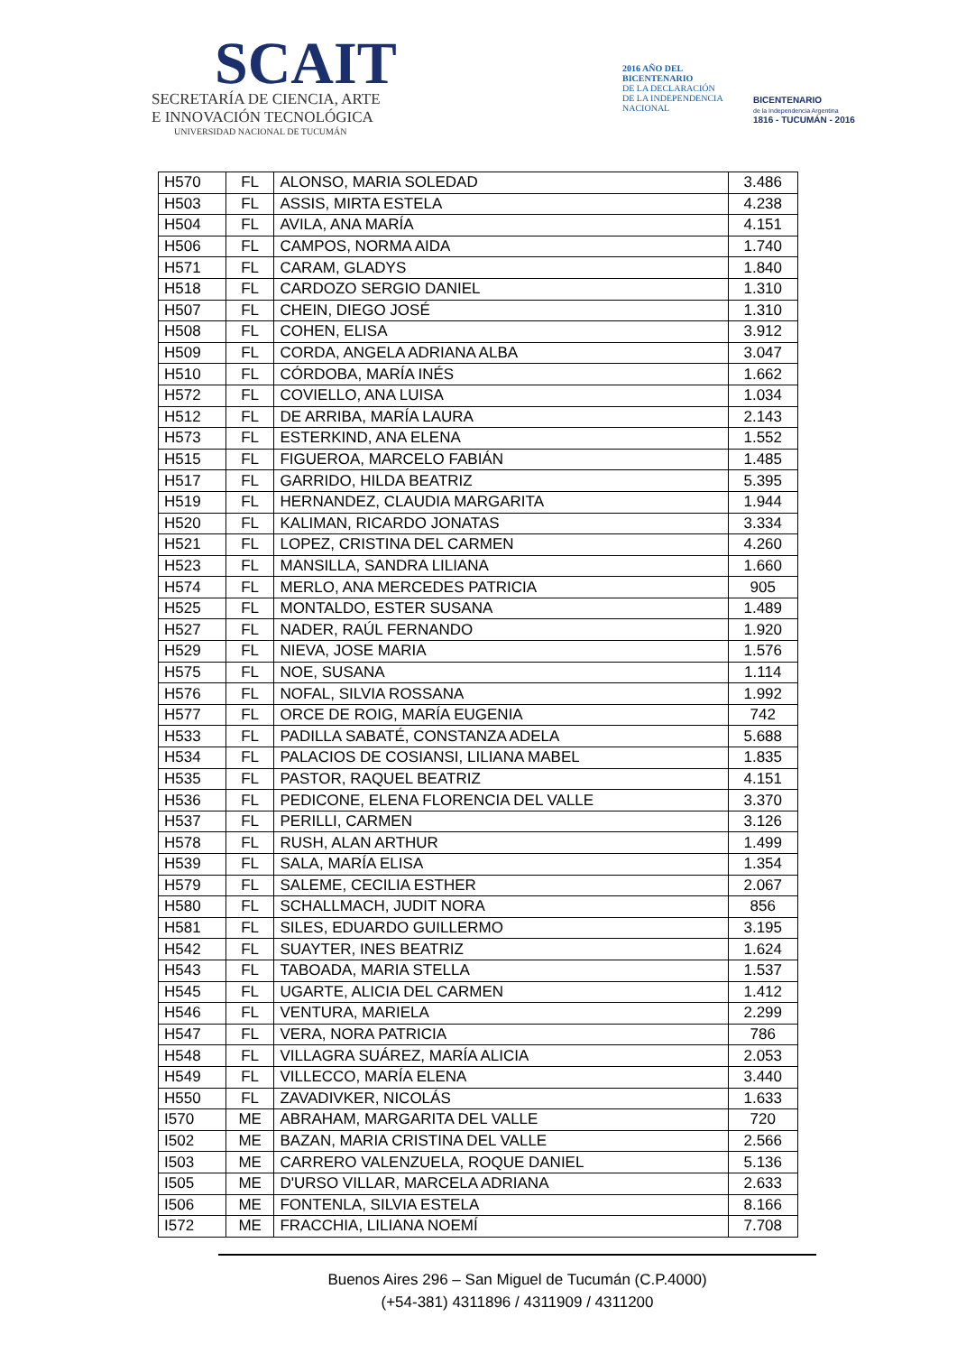SCAIT
SECRETARÍA DE CIENCIA, ARTE
E INNOVACIÓN TECNOLÓGICA
UNIVERSIDAD NACIONAL DE TUCUMÁN
2016 AÑO DEL
BICENTENARIO
DE LA DECLARACIÓN
DE LA INDEPENDENCIA
NACIONAL
BICENTENARIO
de la Independencia Argentina
1816 - TUCUMÁN - 2016
| H570 | FL | ALONSO, MARIA SOLEDAD | 3.486 |
| H503 | FL | ASSIS, MIRTA ESTELA | 4.238 |
| H504 | FL | AVILA, ANA MARÍA | 4.151 |
| H506 | FL | CAMPOS, NORMA AIDA | 1.740 |
| H571 | FL | CARAM, GLADYS | 1.840 |
| H518 | FL | CARDOZO SERGIO DANIEL | 1.310 |
| H507 | FL | CHEIN, DIEGO JOSÉ | 1.310 |
| H508 | FL | COHEN, ELISA | 3.912 |
| H509 | FL | CORDA, ANGELA ADRIANA ALBA | 3.047 |
| H510 | FL | CÓRDOBA, MARÍA INÉS | 1.662 |
| H572 | FL | COVIELLO, ANA LUISA | 1.034 |
| H512 | FL | DE ARRIBA, MARÍA LAURA | 2.143 |
| H573 | FL | ESTERKIND, ANA ELENA | 1.552 |
| H515 | FL | FIGUEROA, MARCELO FABIÁN | 1.485 |
| H517 | FL | GARRIDO, HILDA BEATRIZ | 5.395 |
| H519 | FL | HERNANDEZ, CLAUDIA MARGARITA | 1.944 |
| H520 | FL | KALIMAN, RICARDO JONATAS | 3.334 |
| H521 | FL | LOPEZ, CRISTINA DEL CARMEN | 4.260 |
| H523 | FL | MANSILLA, SANDRA LILIANA | 1.660 |
| H574 | FL | MERLO, ANA MERCEDES PATRICIA | 905 |
| H525 | FL | MONTALDO, ESTER SUSANA | 1.489 |
| H527 | FL | NADER, RAÚL FERNANDO | 1.920 |
| H529 | FL | NIEVA, JOSE MARIA | 1.576 |
| H575 | FL | NOE, SUSANA | 1.114 |
| H576 | FL | NOFAL, SILVIA ROSSANA | 1.992 |
| H577 | FL | ORCE DE ROIG, MARÍA EUGENIA | 742 |
| H533 | FL | PADILLA SABATÉ, CONSTANZA ADELA | 5.688 |
| H534 | FL | PALACIOS DE COSIANSI, LILIANA MABEL | 1.835 |
| H535 | FL | PASTOR, RAQUEL BEATRIZ | 4.151 |
| H536 | FL | PEDICONE, ELENA FLORENCIA DEL VALLE | 3.370 |
| H537 | FL | PERILLI, CARMEN | 3.126 |
| H578 | FL | RUSH, ALAN ARTHUR | 1.499 |
| H539 | FL | SALA, MARÍA ELISA | 1.354 |
| H579 | FL | SALEME, CECILIA ESTHER | 2.067 |
| H580 | FL | SCHALLMACH, JUDIT NORA | 856 |
| H581 | FL | SILES, EDUARDO GUILLERMO | 3.195 |
| H542 | FL | SUAYTER, INES BEATRIZ | 1.624 |
| H543 | FL | TABOADA, MARIA STELLA | 1.537 |
| H545 | FL | UGARTE, ALICIA DEL CARMEN | 1.412 |
| H546 | FL | VENTURA, MARIELA | 2.299 |
| H547 | FL | VERA, NORA PATRICIA | 786 |
| H548 | FL | VILLAGRA SUÁREZ, MARÍA ALICIA | 2.053 |
| H549 | FL | VILLECCO, MARÍA ELENA | 3.440 |
| H550 | FL | ZAVADIVKER, NICOLÁS | 1.633 |
| I570 | ME | ABRAHAM, MARGARITA DEL VALLE | 720 |
| I502 | ME | BAZAN, MARIA CRISTINA DEL VALLE | 2.566 |
| I503 | ME | CARRERO VALENZUELA, ROQUE DANIEL | 5.136 |
| I505 | ME | D'URSO VILLAR, MARCELA ADRIANA | 2.633 |
| I506 | ME | FONTENLA, SILVIA ESTELA | 8.166 |
| I572 | ME | FRACCHIA, LILIANA NOEMÍ | 7.708 |
Buenos Aires 296 – San Miguel de Tucumán (C.P.4000)
(+54-381) 4311896 / 4311909 / 4311200